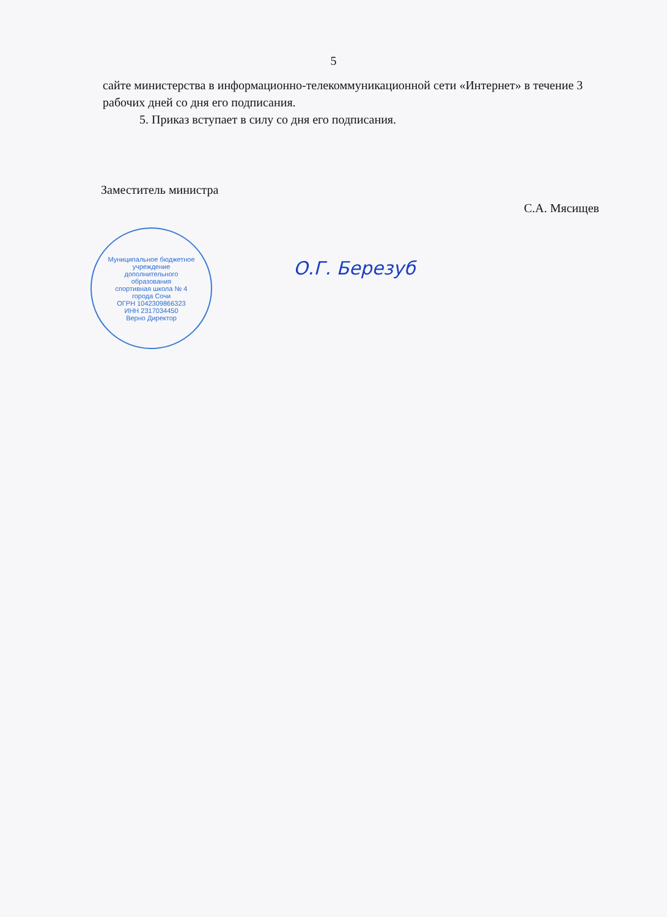5
сайте министерства в информационно-телекоммуникационной сети «Интернет» в течение 3 рабочих дней со дня его подписания.
5. Приказ вступает в силу со дня его подписания.
Заместитель министра С.А. Мясищев
Муниципальное бюджетное учреждение
дополнительного
образования
спортивная школа № 4
города Сочи
ОГРН 1042309866323
ИНН 2317034450
Верно Директор
О.Г. Березуб